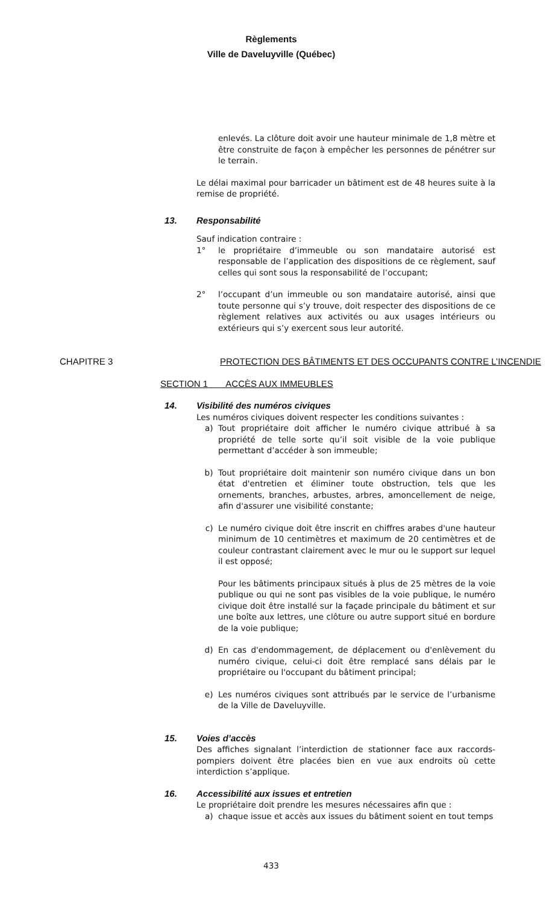Règlements
Ville de Daveluyville (Québec)
enlevés. La clôture doit avoir une hauteur minimale de 1,8 mètre et être construite de façon à empêcher les personnes de pénétrer sur le terrain.
Le délai maximal pour barricader un bâtiment est de 48 heures suite à la remise de propriété.
13. Responsabilité
Sauf indication contraire :
1° le propriétaire d’immeuble ou son mandataire autorisé est responsable de l’application des dispositions de ce règlement, sauf celles qui sont sous la responsabilité de l’occupant;
2° l’occupant d’un immeuble ou son mandataire autorisé, ainsi que toute personne qui s’y trouve, doit respecter des dispositions de ce règlement relatives aux activités ou aux usages intérieurs ou extérieurs qui s’y exercent sous leur autorité.
CHAPITRE 3 PROTECTION DES BÂTIMENTS ET DES OCCUPANTS CONTRE L’INCENDIE
SECTION 1 ACCÈS AUX IMMEUBLES
14. Visibilité des numéros civiques
Les numéros civiques doivent respecter les conditions suivantes :
a) Tout propriétaire doit afficher le numéro civique attribué à sa propriété de telle sorte qu’il soit visible de la voie publique permettant d’accéder à son immeuble;
b) Tout propriétaire doit maintenir son numéro civique dans un bon état d'entretien et éliminer toute obstruction, tels que les ornements, branches, arbustes, arbres, amoncellement de neige, afin d'assurer une visibilité constante;
c) Le numéro civique doit être inscrit en chiffres arabes d'une hauteur minimum de 10 centimètres et maximum de 20 centimètres et de couleur contrastant clairement avec le mur ou le support sur lequel il est opposé;
Pour les bâtiments principaux situés à plus de 25 mètres de la voie publique ou qui ne sont pas visibles de la voie publique, le numéro civique doit être installé sur la façade principale du bâtiment et sur une boîte aux lettres, une clôture ou autre support situé en bordure de la voie publique;
d) En cas d'endommagement, de déplacement ou d'enlèvement du numéro civique, celui-ci doit être remplacé sans délais par le propriétaire ou l'occupant du bâtiment principal;
e) Les numéros civiques sont attribués par le service de l’urbanisme de la Ville de Daveluyville.
15. Voies d’accès
Des affiches signalant l’interdiction de stationner face aux raccords-pompiers doivent être placées bien en vue aux endroits où cette interdiction s’applique.
16. Accessibilité aux issues et entretien
Le propriétaire doit prendre les mesures nécessaires afin que :
a) chaque issue et accès aux issues du bâtiment soient en tout temps
433